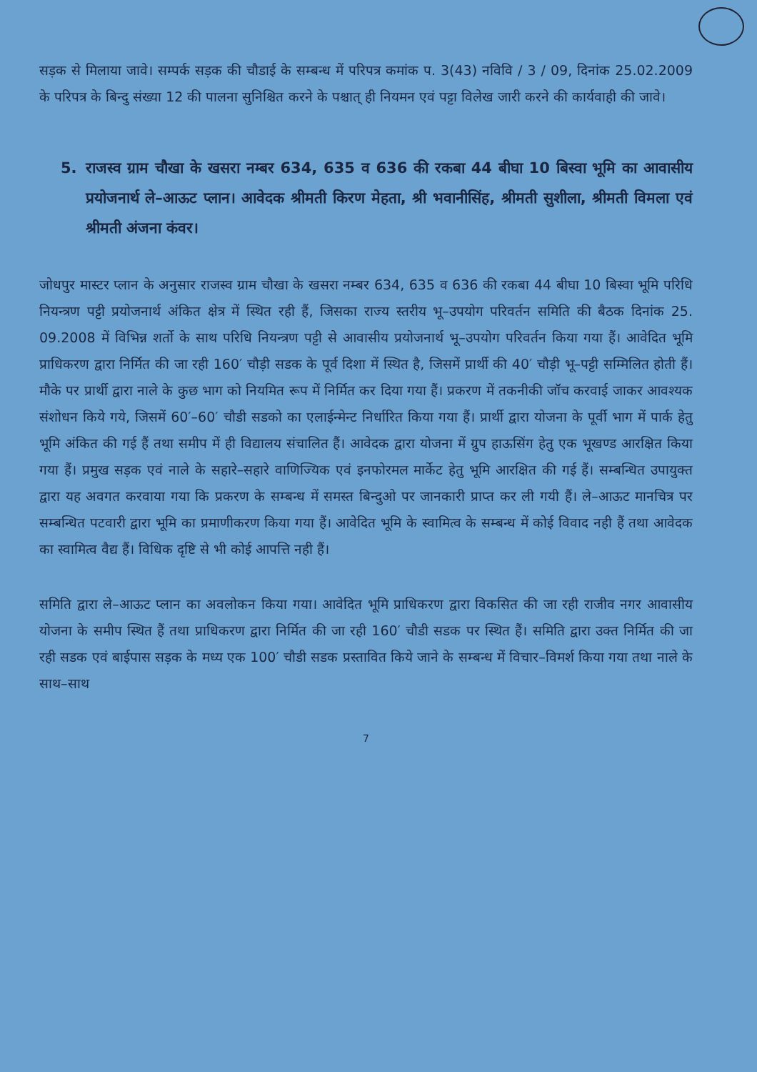सड़क से मिलाया जावे। सम्पर्क सड़क की चौडाई के सम्बन्ध में परिपत्र कमांक प. 3(43) नविवि / 3 / 09, दिनांक 25.02.2009 के परिपत्र के बिन्दु संख्या 12 की पालना सुनिश्चित करने के पश्चात् ही नियमन एवं पट्टा विलेख जारी करने की कार्यवाही की जावे।
5. राजस्व ग्राम चौखा के खसरा नम्बर 634, 635 व 636 की रकबा 44 बीघा 10 बिस्वा भूमि का आवासीय प्रयोजनार्थ ले–आऊट प्लान। आवेदक श्रीमती किरण मेहता, श्री भवानीसिंह, श्रीमती सुशीला, श्रीमती विमला एवं श्रीमती अंजना कंवर।
जोधपुर मास्टर प्लान के अनुसार राजस्व ग्राम चौखा के खसरा नम्बर 634, 635 व 636 की रकबा 44 बीघा 10 बिस्वा भूमि परिधि नियन्त्रण पट्टी प्रयोजनार्थ अंकित क्षेत्र में स्थित रही हैं, जिसका राज्य स्तरीय भू–उपयोग परिवर्तन समिति की बैठक दिनांक 25. 09.2008 में विभिन्न शर्तो के साथ परिधि नियन्त्रण पट्टी से आवासीय प्रयोजनार्थ भू–उपयोग परिवर्तन किया गया हैं। आवेदित भूमि प्राधिकरण द्वारा निर्मित की जा रही 160′ चौड़ी सडक के पूर्व दिशा में स्थित है, जिसमें प्रार्थी की 40′ चौड़ी भू–पट्टी सम्मिलित होती हैं। मौके पर प्रार्थी द्वारा नाले के कुछ भाग को नियमित रूप में निर्मित कर दिया गया हैं। प्रकरण में तकनीकी जॉच करवाई जाकर आवश्यक संशोधन किये गये, जिसमें 60′–60′ चौडी सडको का एलाईन्मेन्ट निर्धारित किया गया हैं। प्रार्थी द्वारा योजना के पूर्वी भाग में पार्क हेतु भूमि अंकित की गई हैं तथा समीप में ही विद्यालय संचालित हैं। आवेदक द्वारा योजना में ग्रुप हाऊसिंग हेतु एक भूखण्ड आरक्षित किया गया हैं। प्रमुख सड़क एवं नाले के सहारे–सहारे वाणिज्यिक एवं इनफोरमल मार्केट हेतु भूमि आरक्षित की गई हैं। सम्बन्धित उपायुक्त द्वारा यह अवगत करवाया गया कि प्रकरण के सम्बन्ध में समस्त बिन्दुओ पर जानकारी प्राप्त कर ली गयी हैं। ले–आऊट मानचित्र पर सम्बन्धित पटवारी द्वारा भूमि का प्रमाणीकरण किया गया हैं। आवेदित भूमि के स्वामित्व के सम्बन्ध में कोई विवाद नही हैं तथा आवेदक का स्वामित्व वैद्य हैं। विधिक दृष्टि से भी कोई आपत्ति नही हैं।
समिति द्वारा ले–आऊट प्लान का अवलोकन किया गया। आवेदित भूमि प्राधिकरण द्वारा विकसित की जा रही राजीव नगर आवासीय योजना के समीप स्थित हैं तथा प्राधिकरण द्वारा निर्मित की जा रही 160′ चौडी सडक पर स्थित हैं। समिति द्वारा उक्त निर्मित की जा रही सडक एवं बाईपास सड़क के मध्य एक 100′ चौडी सडक प्रस्तावित किये जाने के सम्बन्ध में विचार–विमर्श किया गया तथा नाले के साथ–साथ
7